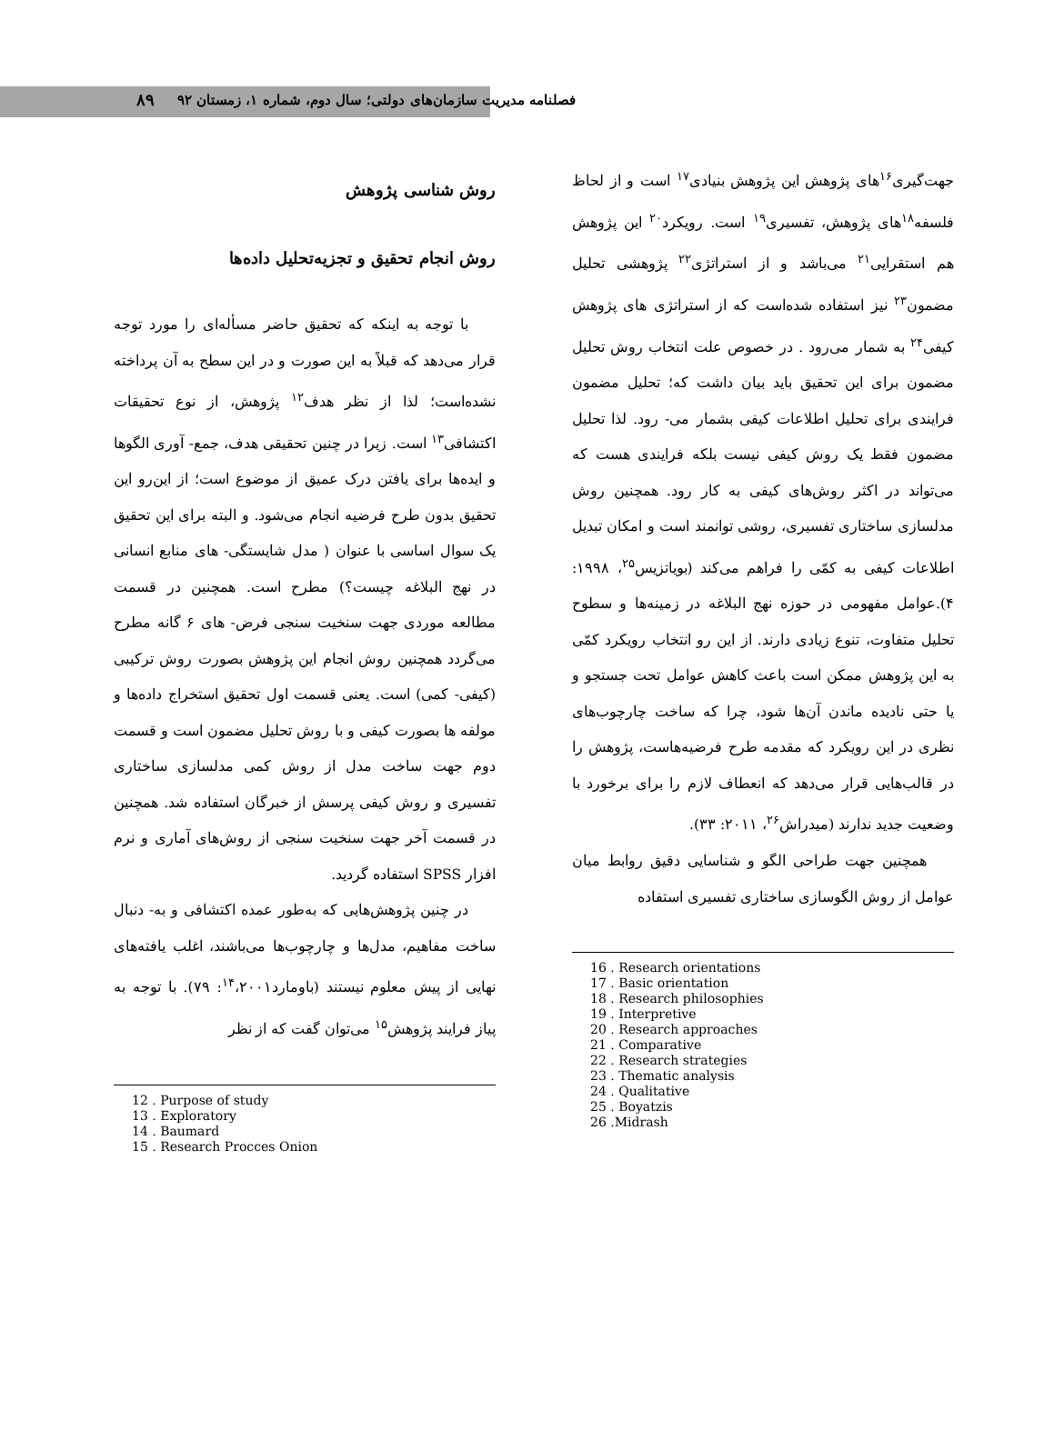فصلنامه مدیریت سازمان‌های دولتی؛ سال دوم، شماره ۱، زمستان ۹۲ ۸۹
روش شناسی پژوهش
روش انجام تحقیق و تجزیه‌تحلیل داده‌ها
با توجه به اینکه که تحقیق حاضر مسأله‌ای را مورد توجه قرار می‌دهد که قبلاً به این صورت و در این سطح به آن پرداخته نشده‌است؛ لذا از نظر هدف<sup>۱۲</sup> پژوهش، از نوع تحقیقات اکتشافی<sup>۱۳</sup> است. زیرا در چنین تحقیقی هدف، جمع- آوری الگوها و ایده‌ها برای یافتن درک عمیق از موضوع است؛ از این‌رو این تحقیق بدون طرح فرضیه انجام می‌شود. و البته برای این تحقیق یک سوال اساسی با عنوان ( مدل شایستگی- های منابع انسانی در نهج البلاغه چیست؟) مطرح است. همچنین در قسمت مطالعه موردی جهت سنخیت سنجی فرض- های ۶ گانه مطرح می‌گردد همچنین روش انجام این پژوهش بصورت روش ترکیبی (کیفی- کمی) است. یعنی قسمت اول تحقیق استخراج داده‌ها و مولفه ها بصورت کیفی و با روش تحلیل مضمون است و قسمت دوم جهت ساخت مدل از روش کمی مدلسازی ساختاری تفسیری و روش کیفی پرسش از خبرگان استفاده شد. همچنین در قسمت آخر جهت سنخیت سنجی از روش‌های آماری و نرم افزار SPSS استفاده گردید.
در چنین پژوهش‌هایی که به‌طور عمده اکتشافی و به- دنبال ساخت مفاهیم، مدل‌ها و چارچوب‌ها می‌باشند، اغلب یافته‌های نهایی از پیش معلوم نیستند (باومارد<sup>۱۴</sup>،۲۰۰۱: ۷۹). با توجه به پیاز فرایند پژوهش<sup>۱۵</sup> می‌توان گفت که از نظر
12 . Purpose of study
13 . Exploratory
14 . Baumard
15 . Research Procces Onion
جهت‌گیری<sup>۱۶</sup>های پژوهش این پژوهش بنیادی<sup>۱۷</sup> است و از لحاظ فلسفه<sup>۱۸</sup>های پژوهش، تفسیری<sup>۱۹</sup> است. رویکرد<sup>۲۰</sup> این پژوهش هم استقرایی<sup>۲۱</sup> می‌باشد و از استراتژی<sup>۲۲</sup> پژوهشی تحلیل مضمون<sup>۲۳</sup> نیز استفاده شده‌است که از استراتژی های پژوهش کیفی<sup>۲۴</sup> به شمار می‌رود . در خصوص علت انتخاب روش تحلیل مضمون برای این تحقیق باید بیان داشت که؛ تحلیل مضمون فرایندی برای تحلیل اطلاعات کیفی بشمار می- رود. لذا تحلیل مضمون فقط یک روش کیفی نیست بلکه فرایندی هست که می‌تواند در اکثر روش‌های کیفی به کار رود. همچنین روش مدلسازی ساختاری تفسیری، روشی توانمند است و امکان تبدیل اطلاعات کیفی به کمّی را فراهم می‌کند (بویاتزیس<sup>۲۵</sup>، ۱۹۹۸: ۴).عوامل مفهومی در حوزه نهج البلاغه در زمینه‌ها و سطوح تحلیل متفاوت، تنوع زیادی دارند. از این رو انتخاب رویکرد کمّی به این پژوهش ممکن است باعث کاهش عوامل تحت جستجو و یا حتی نادیده ماندن آن‌ها شود، چرا که ساخت چارچوب‌های نظری در این رویکرد که مقدمه طرح فرضیه‌هاست، پژوهش را در قالب‌هایی قرار می‌دهد که انعطاف لازم را برای برخورد با وضعیت جدید ندارند (میدراش<sup>۲۶</sup>، ۲۰۱۱: ۳۳).
همچنین جهت طراحی الگو و شناسایی دقیق روابط میان عوامل از روش الگوسازی ساختاری تفسیری استفاده
16 . Research orientations
17 . Basic orientation
18 . Research philosophies
19 . Interpretive
20 . Research approaches
21 . Comparative
22 . Research strategies
23 . Thematic analysis
24 . Qualitative
25 . Boyatzis
26 .Midrash